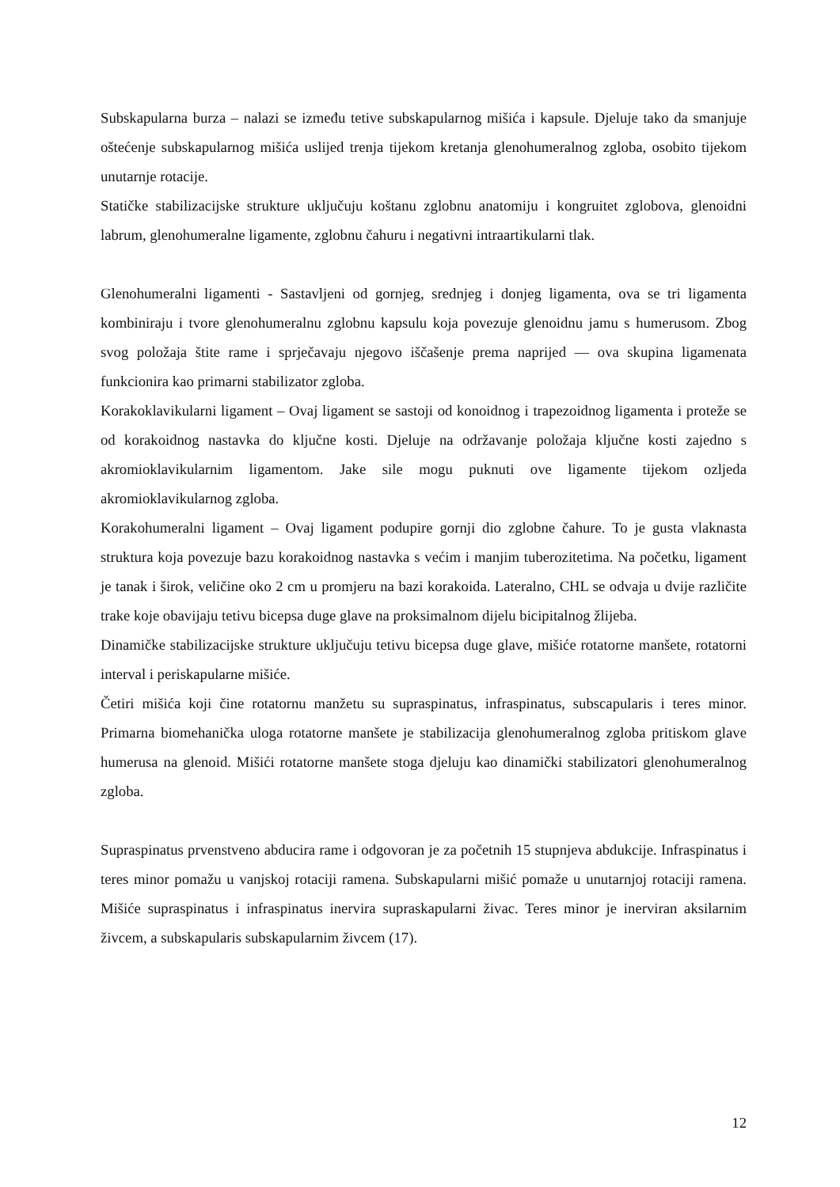Subskapularna burza – nalazi se između tetive subskapularnog mišića i kapsule. Djeluje tako da smanjuje oštećenje subskapularnog mišića uslijed trenja tijekom kretanja glenohumeralnog zgloba, osobito tijekom unutarnje rotacije.
Statičke stabilizacijske strukture uključuju koštanu zglobnu anatomiju i kongruitet zglobova, glenoidni labrum, glenohumeralne ligamente, zglobnu čahuru i negativni intraartikularni tlak.
Glenohumeralni ligamenti - Sastavljeni od gornjeg, srednjeg i donjeg ligamenta, ova se tri ligamenta kombiniraju i tvore glenohumeralnu zglobnu kapsulu koja povezuje glenoidnu jamu s humerusom. Zbog svog položaja štite rame i sprječavaju njegovo iščašenje prema naprijed — ova skupina ligamenata funkcionira kao primarni stabilizator zgloba.
Korakoklavikularni ligament – Ovaj ligament se sastoji od konoidnog i trapezoidnog ligamenta i proteže se od korakoidnog nastavka do ključne kosti. Djeluje na održavanje položaja ključne kosti zajedno s akromioklavikularnim ligamentom. Jake sile mogu puknuti ove ligamente tijekom ozljeda akromioklavikularnog zgloba.
Korakohumeralni ligament – Ovaj ligament podupire gornji dio zglobne čahure. To je gusta vlaknasta struktura koja povezuje bazu korakoidnog nastavka s većim i manjim tuberozitetima. Na početku, ligament je tanak i širok, veličine oko 2 cm u promjeru na bazi korakoida. Lateralno, CHL se odvaja u dvije različite trake koje obavijaju tetivu bicepsa duge glave na proksimalnom dijelu bicipitalnog žlijeba.
Dinamičke stabilizacijske strukture uključuju tetivu bicepsa duge glave, mišiće rotatorne manšete, rotatorni interval i periskapularne mišiće.
Četiri mišića koji čine rotatornu manžetu su supraspinatus, infraspinatus, subscapularis i teres minor. Primarna biomehanička uloga rotatorne manšete je stabilizacija glenohumeralnog zgloba pritiskom glave humerusa na glenoid. Mišići rotatorne manšete stoga djeluju kao dinamički stabilizatori glenohumeralnog zgloba.
Supraspinatus prvenstveno abducira rame i odgovoran je za početnih 15 stupnjeva abdukcije. Infraspinatus i teres minor pomažu u vanjskoj rotaciji ramena. Subskapularni mišić pomaže u unutarnjoj rotaciji ramena. Mišiće supraspinatus i infraspinatus inervira supraskapularni živac. Teres minor je inerviran aksilarnim živcem, a subskapularis subskapularnim živcem (17).
12